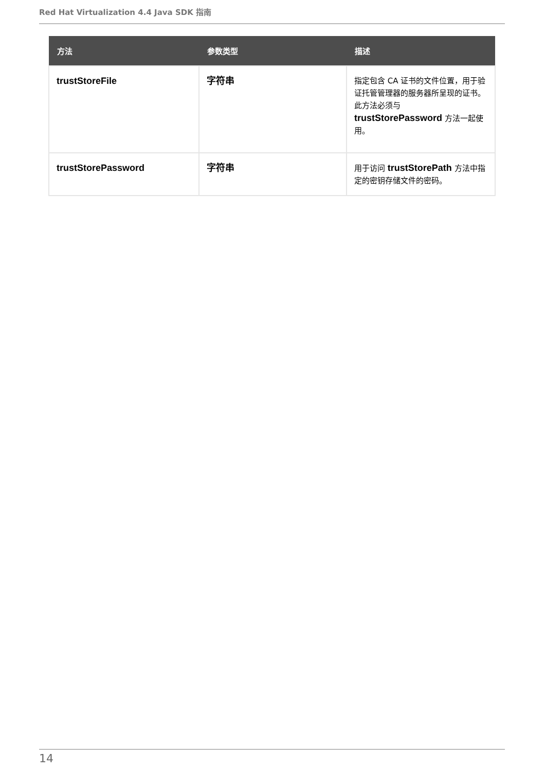Red Hat Virtualization 4.4 Java SDK 指南
| 方法 | 参数类型 | 描述 |
| --- | --- | --- |
| trustStoreFile | 字符串 | 指定包含 CA 证书的文件位置，用于验证托管管理器的服务器所呈现的证书。此方法必须与 trustStorePassword 方法一起使用。 |
| trustStorePassword | 字符串 | 用于访问 trustStorePath 方法中指定的密钥存储文件的密码。 |
14